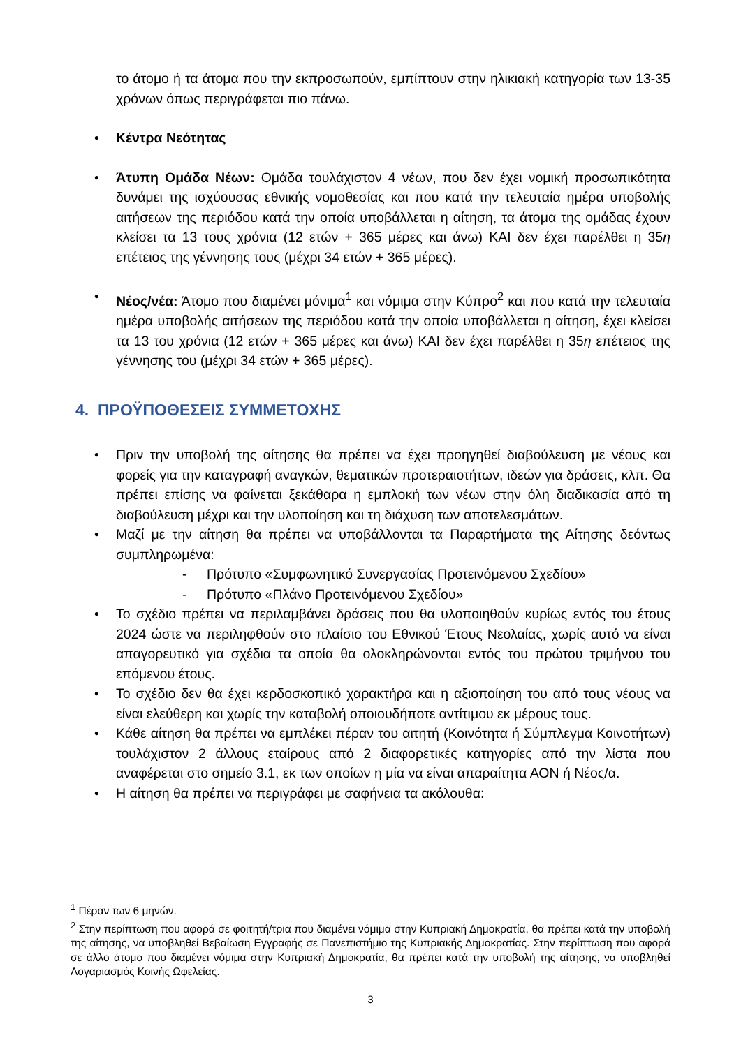το άτομο ή τα άτομα που την εκπροσωπούν, εμπίπτουν στην ηλικιακή κατηγορία των 13-35 χρόνων όπως περιγράφεται πιο πάνω.
• Κέντρα Νεότητας
• Άτυπη Ομάδα Νέων: Ομάδα τουλάχιστον 4 νέων, που δεν έχει νομική προσωπικότητα δυνάμει της ισχύουσας εθνικής νομοθεσίας και που κατά την τελευταία ημέρα υποβολής αιτήσεων της περιόδου κατά την οποία υποβάλλεται η αίτηση, τα άτομα της ομάδας έχουν κλείσει τα 13 τους χρόνια (12 ετών + 365 μέρες και άνω) ΚΑΙ δεν έχει παρέλθει η 35η επέτειος της γέννησης τους (μέχρι 34 ετών + 365 μέρες).
• Νέος/νέα: Άτομο που διαμένει μόνιμα<sup>1</sup> και νόμιμα στην Κύπρο<sup>2</sup> και που κατά την τελευταία ημέρα υποβολής αιτήσεων της περιόδου κατά την οποία υποβάλλεται η αίτηση, έχει κλείσει τα 13 του χρόνια (12 ετών + 365 μέρες και άνω) ΚΑΙ δεν έχει παρέλθει η 35η επέτειος της γέννησης του (μέχρι 34 ετών + 365 μέρες).
4. ΠΡΟΫΠΟΘΕΣΕΙΣ ΣΥΜΜΕΤΟΧΗΣ
• Πριν την υποβολή της αίτησης θα πρέπει να έχει προηγηθεί διαβούλευση με νέους και φορείς για την καταγραφή αναγκών, θεματικών προτεραιοτήτων, ιδεών για δράσεις, κλπ. Θα πρέπει επίσης να φαίνεται ξεκάθαρα η εμπλοκή των νέων στην όλη διαδικασία από τη διαβούλευση μέχρι και την υλοποίηση και τη διάχυση των αποτελεσμάτων.
• Μαζί με την αίτηση θα πρέπει να υποβάλλονται τα Παραρτήματα της Αίτησης δεόντως συμπληρωμένα:
- Πρότυπο «Συμφωνητικό Συνεργασίας Προτεινόμενου Σχεδίου»
- Πρότυπο «Πλάνο Προτεινόμενου Σχεδίου»
• Το σχέδιο πρέπει να περιλαμβάνει δράσεις που θα υλοποιηθούν κυρίως εντός του έτους 2024 ώστε να περιληφθούν στο πλαίσιο του Εθνικού Έτους Νεολαίας, χωρίς αυτό να είναι απαγορευτικό για σχέδια τα οποία θα ολοκληρώνονται εντός του πρώτου τριμήνου του επόμενου έτους.
• Το σχέδιο δεν θα έχει κερδοσκοπικό χαρακτήρα και η αξιοποίηση του από τους νέους να είναι ελεύθερη και χωρίς την καταβολή οποιουδήποτε αντίτιμου εκ μέρους τους.
• Κάθε αίτηση θα πρέπει να εμπλέκει πέραν του αιτητή (Κοινότητα ή Σύμπλεγμα Κοινοτήτων) τουλάχιστον 2 άλλους εταίρους από 2 διαφορετικές κατηγορίες από την λίστα που αναφέρεται στο σημείο 3.1, εκ των οποίων η μία να είναι απαραίτητα ΑΟΝ ή Νέος/α.
• Η αίτηση θα πρέπει να περιγράφει με σαφήνεια τα ακόλουθα:
<sup>1</sup> Πέραν των 6 μηνών.
<sup>2</sup> Στην περίπτωση που αφορά σε φοιτητή/τρια που διαμένει νόμιμα στην Κυπριακή Δημοκρατία, θα πρέπει κατά την υποβολή της αίτησης, να υποβληθεί Βεβαίωση Εγγραφής σε Πανεπιστήμιο της Κυπριακής Δημοκρατίας. Στην περίπτωση που αφορά σε άλλο άτομο που διαμένει νόμιμα στην Κυπριακή Δημοκρατία, θα πρέπει κατά την υποβολή της αίτησης, να υποβληθεί Λογαριασμός Κοινής Ωφελείας.
3